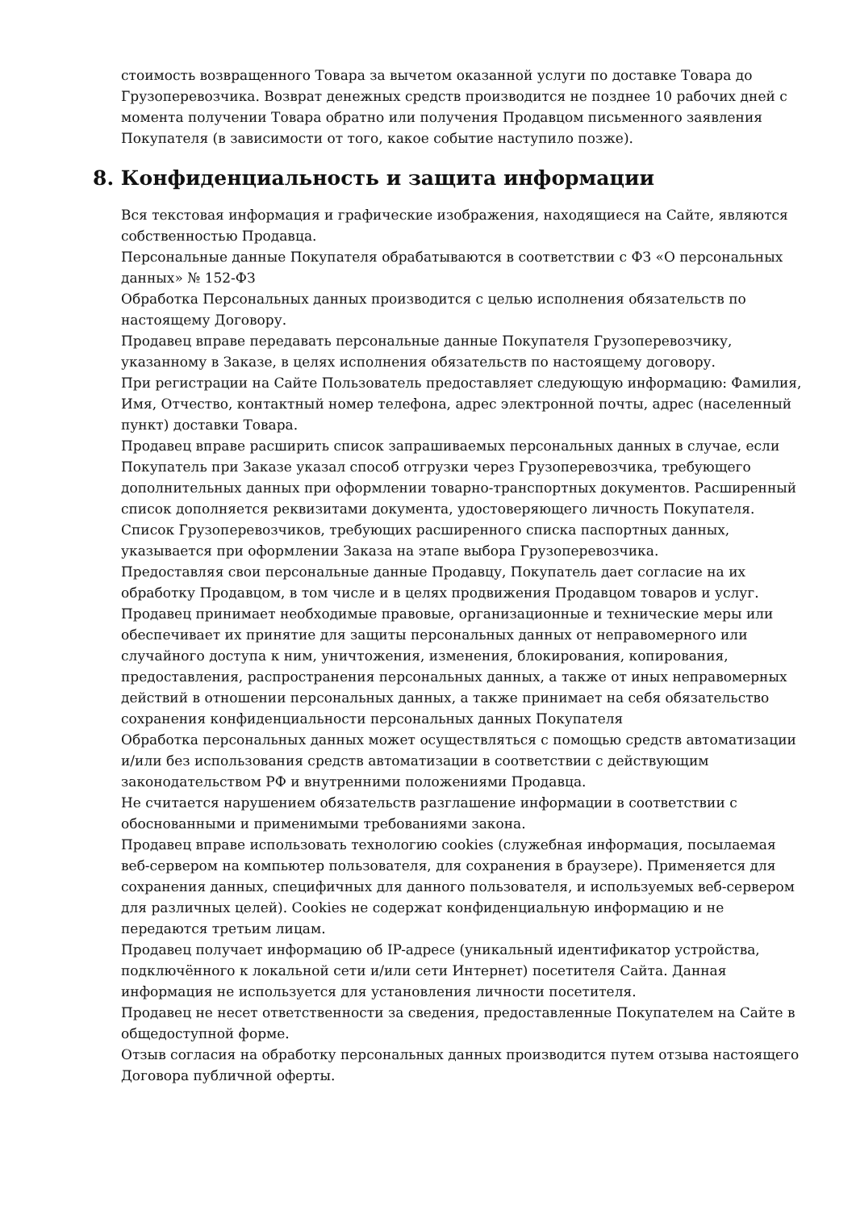стоимость возвращенного Товара за вычетом оказанной услуги по доставке Товара до Грузоперевозчика. Возврат денежных средств производится не позднее 10 рабочих дней с момента получении Товара обратно или получения Продавцом письменного заявления Покупателя (в зависимости от того, какое событие наступило позже).
8. Конфиденциальность и защита информации
Вся текстовая информация и графические изображения, находящиеся на Сайте, являются собственностью Продавца.
Персональные данные Покупателя обрабатываются в соответствии с ФЗ «О персональных данных» № 152-ФЗ
Обработка Персональных данных производится с целью исполнения обязательств по настоящему Договору.
Продавец вправе передавать персональные данные Покупателя Грузоперевозчику, указанному в Заказе, в целях исполнения обязательств по настоящему договору.
При регистрации на Сайте Пользователь предоставляет следующую информацию: Фамилия, Имя, Отчество, контактный номер телефона, адрес электронной почты, адрес (населенный пункт) доставки Товара.
Продавец вправе расширить список запрашиваемых персональных данных в случае, если Покупатель при Заказе указал способ отгрузки через Грузоперевозчика, требующего дополнительных данных при оформлении товарно-транспортных документов. Расширенный список дополняется реквизитами документа, удостоверяющего личность Покупателя. Список Грузоперевозчиков, требующих расширенного списка паспортных данных, указывается при оформлении Заказа на этапе выбора Грузоперевозчика.
Предоставляя свои персональные данные Продавцу, Покупатель дает согласие на их обработку Продавцом, в том числе и в целях продвижения Продавцом товаров и услуг.
Продавец принимает необходимые правовые, организационные и технические меры или обеспечивает их принятие для защиты персональных данных от неправомерного или случайного доступа к ним, уничтожения, изменения, блокирования, копирования, предоставления, распространения персональных данных, а также от иных неправомерных действий в отношении персональных данных, а также принимает на себя обязательство сохранения конфиденциальности персональных данных Покупателя
Обработка персональных данных может осуществляться с помощью средств автоматизации и/или без использования средств автоматизации в соответствии с действующим законодательством РФ и внутренними положениями Продавца.
Не считается нарушением обязательств разглашение информации в соответствии с обоснованными и применимыми требованиями закона.
Продавец вправе использовать технологию cookies (служебная информация, посылаемая веб-сервером на компьютер пользователя, для сохранения в браузере). Применяется для сохранения данных, специфичных для данного пользователя, и используемых веб-сервером для различных целей). Cookies не содержат конфиденциальную информацию и не передаются третьим лицам.
Продавец получает информацию об IP-адресе (уникальный идентификатор устройства, подключённого к локальной сети и/или сети Интернет) посетителя Сайта. Данная информация не используется для установления личности посетителя.
Продавец не несет ответственности за сведения, предоставленные Покупателем на Сайте в общедоступной форме.
Отзыв согласия на обработку персональных данных производится путем отзыва настоящего Договора публичной оферты.